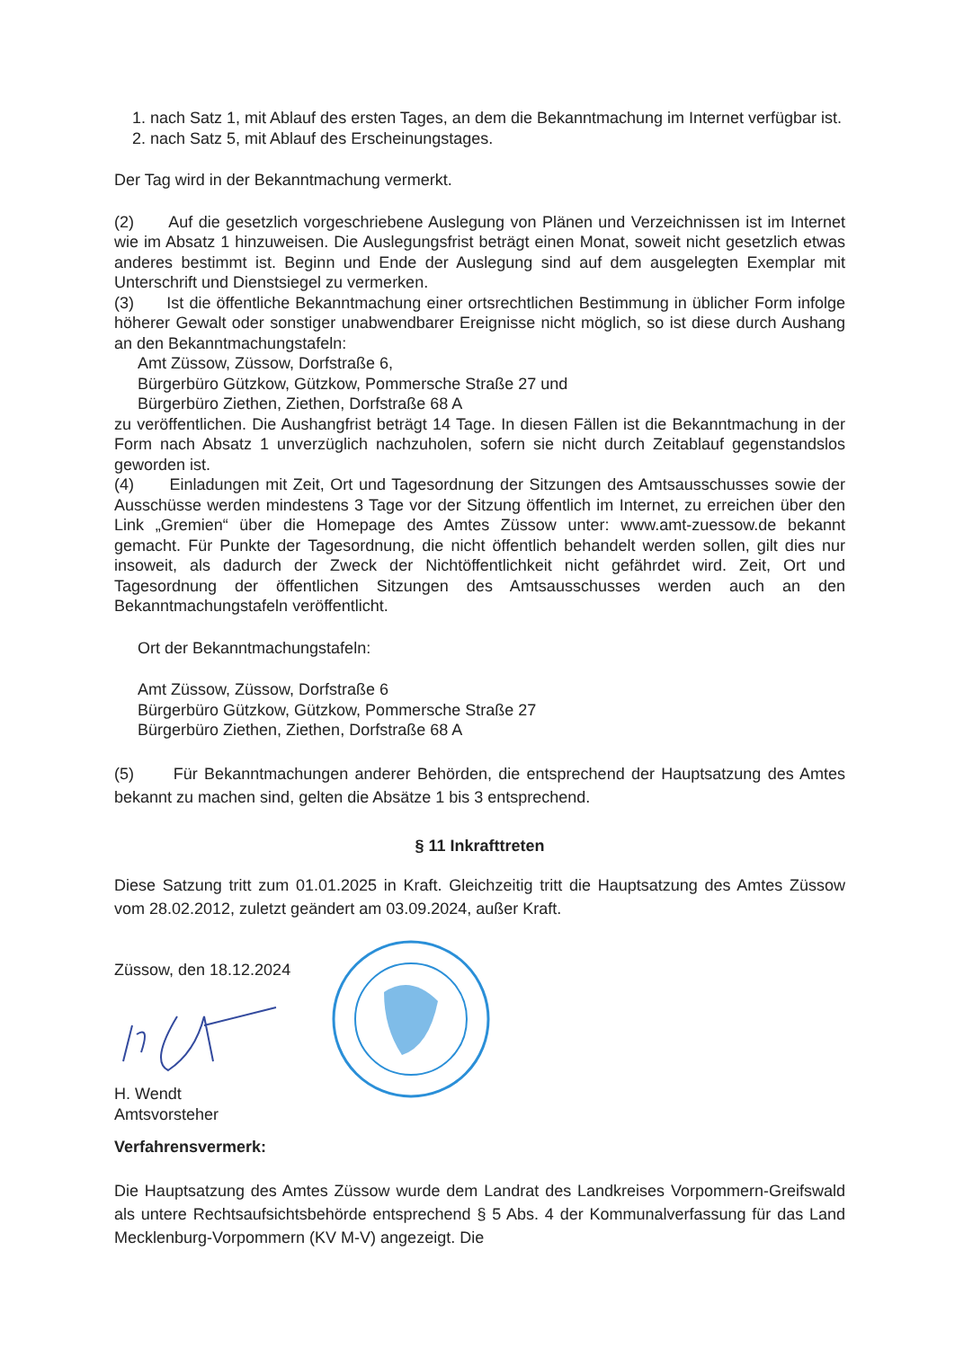1. nach Satz 1, mit Ablauf des ersten Tages, an dem die Bekanntmachung im Internet verfügbar ist.
2. nach Satz 5, mit Ablauf des Erscheinungstages.
Der Tag wird in der Bekanntmachung vermerkt.
(2) Auf die gesetzlich vorgeschriebene Auslegung von Plänen und Verzeichnissen ist im Internet wie im Absatz 1 hinzuweisen. Die Auslegungsfrist beträgt einen Monat, soweit nicht gesetzlich etwas anderes bestimmt ist. Beginn und Ende der Auslegung sind auf dem ausgelegten Exemplar mit Unterschrift und Dienstsiegel zu vermerken.
(3) Ist die öffentliche Bekanntmachung einer ortsrechtlichen Bestimmung in üblicher Form infolge höherer Gewalt oder sonstiger unabwendbarer Ereignisse nicht möglich, so ist diese durch Aushang an den Bekanntmachungstafeln:
Amt Züssow, Züssow, Dorfstraße 6,
Bürgerbüro Gützkow, Gützkow, Pommersche Straße 27 und
Bürgerbüro Ziethen, Ziethen, Dorfstraße 68 A
zu veröffentlichen. Die Aushangfrist beträgt 14 Tage. In diesen Fällen ist die Bekanntmachung in der Form nach Absatz 1 unverzüglich nachzuholen, sofern sie nicht durch Zeitablauf gegenstandslos geworden ist.
(4) Einladungen mit Zeit, Ort und Tagesordnung der Sitzungen des Amtsausschusses sowie der Ausschüsse werden mindestens 3 Tage vor der Sitzung öffentlich im Internet, zu erreichen über den Link „Gremien“ über die Homepage des Amtes Züssow unter: www.amt-zuessow.de bekannt gemacht. Für Punkte der Tagesordnung, die nicht öffentlich behandelt werden sollen, gilt dies nur insoweit, als dadurch der Zweck der Nichtöffentlichkeit nicht gefährdet wird. Zeit, Ort und Tagesordnung der öffentlichen Sitzungen des Amtsausschusses werden auch an den Bekanntmachungstafeln veröffentlicht.
Ort der Bekanntmachungstafeln:
Amt Züssow, Züssow, Dorfstraße 6
Bürgerbüro Gützkow, Gützkow, Pommersche Straße 27
Bürgerbüro Ziethen, Ziethen, Dorfstraße 68 A
(5) Für Bekanntmachungen anderer Behörden, die entsprechend der Hauptsatzung des Amtes bekannt zu machen sind, gelten die Absätze 1 bis 3 entsprechend.
§ 11 Inkrafttreten
Diese Satzung tritt zum 01.01.2025 in Kraft. Gleichzeitig tritt die Hauptsatzung des Amtes Züssow vom 28.02.2012, zuletzt geändert am 03.09.2024, außer Kraft.
Züssow, den 18.12.2024
H. Wendt
Amtsvorsteher
Verfahrensvermerk:
Die Hauptsatzung des Amtes Züssow wurde dem Landrat des Landkreises Vorpommern-Greifswald als untere Rechtsaufsichtsbehörde entsprechend § 5 Abs. 4 der Kommunalverfassung für das Land Mecklenburg-Vorpommern (KV M-V) angezeigt. Die